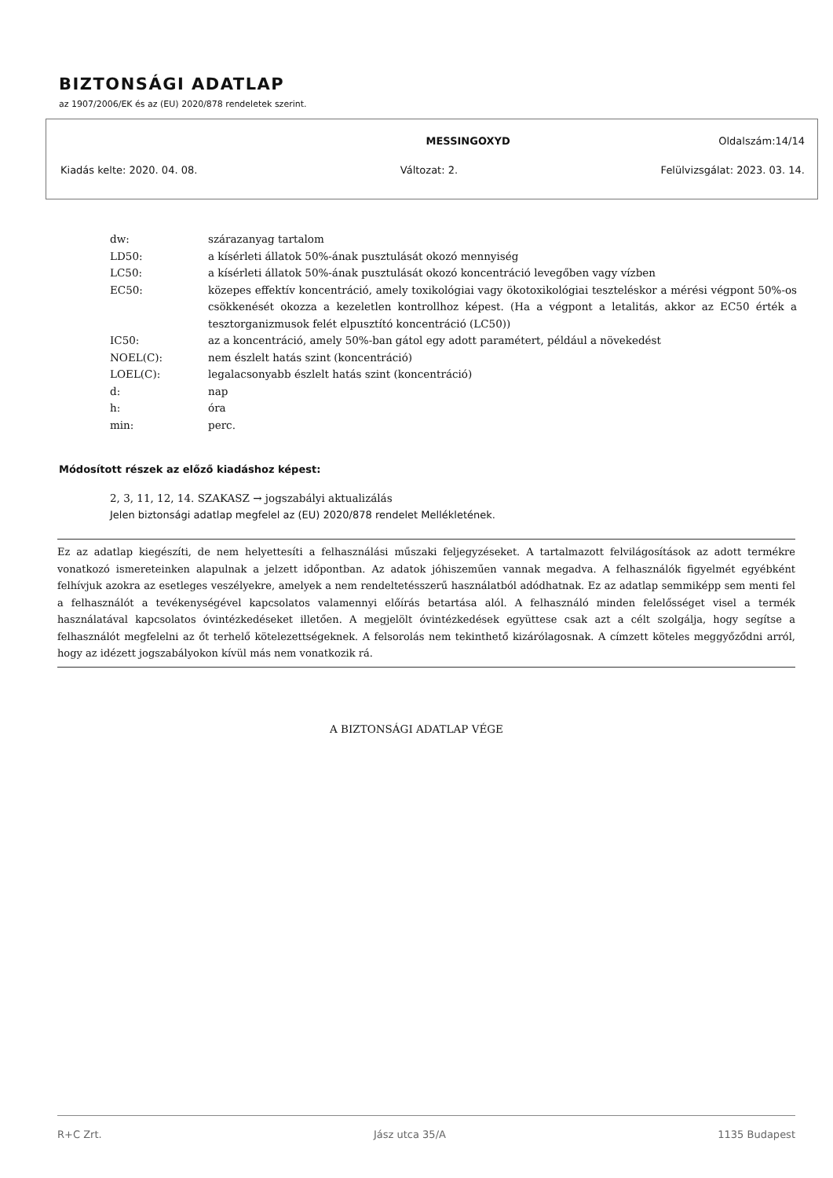BIZTONSÁGI ADATLAP
az 1907/2006/EK és az (EU) 2020/878 rendeletek szerint.
MESSINGOXYD Oldalszám:14/14
Kiadás kelte: 2020. 04. 08. Változat: 2. Felülvizsgálat: 2023. 03. 14.
| dw: | szárazanyag tartalom |
| LD50: | a kísérleti állatok 50%-ának pusztulását okozó mennyiség |
| LC50: | a kísérleti állatok 50%-ának pusztulását okozó koncentráció levegőben vagy vízben |
| EC50: | közepes effektív koncentráció, amely toxikológiai vagy ökotoxikológiai teszteléskor a mérési végpont 50%-os csökkenését okozza a kezeletlen kontrollhoz képest. (Ha a végpont a letalitás, akkor az EC50 érték a tesztorganizmusok felét elpusztító koncentráció (LC50)) |
| IC50: | az a koncentráció, amely 50%-ban gátol egy adott paramétert, például a növekedést |
| NOEL(C): | nem észlelt hatás szint (koncentráció) |
| LOEL(C): | legalacsonyabb észlelt hatás szint (koncentráció) |
| d: | nap |
| h: | óra |
| min: | perc. |
Módosított részek az előző kiadáshoz képest:
2, 3, 11, 12, 14. SZAKASZ → jogszabályi aktualizálás
Jelen biztonsági adatlap megfelel az (EU) 2020/878 rendelet Mellékletének.
Ez az adatlap kiegészíti, de nem helyettesíti a felhasználási műszaki feljegyzéseket. A tartalmazott felvilágosítások az adott termékre vonatkozó ismereteinken alapulnak a jelzett időpontban. Az adatok jóhiszeműen vannak megadva. A felhasználók figyelmét egyébként felhívjuk azokra az esetleges veszélyekre, amelyek a nem rendeltetésszerű használatból adódhatnak. Ez az adatlap semmiképp sem menti fel a felhasználót a tevékenységével kapcsolatos valamennyi előírás betartása alól. A felhasználó minden felelősséget visel a termék használatával kapcsolatos óvintézkedéseket illetően. A megjelölt óvintézkedések együttese csak azt a célt szolgálja, hogy segítse a felhasználót megfelelni az őt terhelő kötelezettségeknek. A felsorolás nem tekinthető kizárólagosnak. A címzett köteles meggyőződni arról, hogy az idézett jogszabályokon kívül más nem vonatkozik rá.
A BIZTONSÁGI ADATLAP VÉGE
R+C Zrt. Jász utca 35/A 1135 Budapest